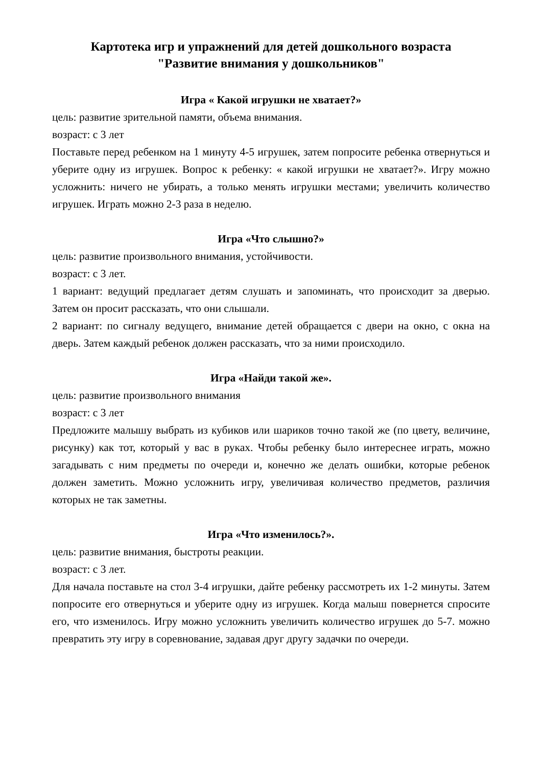Картотека игр и упражнений для детей дошкольного возраста
"Развитие внимания у дошкольников"
Игра « Какой игрушки не хватает?»
цель: развитие зрительной памяти, объема внимания.
возраст: с 3 лет
Поставьте перед ребенком на 1 минуту 4-5 игрушек, затем попросите ребенка отвернуться и уберите одну из игрушек. Вопрос к ребенку: « какой игрушки не хватает?». Игру можно усложнить: ничего не убирать, а только менять игрушки местами; увеличить количество игрушек. Играть можно 2-3 раза в неделю.
Игра «Что слышно?»
цель: развитие произвольного внимания, устойчивости.
возраст: с 3 лет.
1 вариант: ведущий предлагает детям слушать и запоминать, что происходит за дверью. Затем он просит рассказать, что они слышали.
2 вариант: по сигналу ведущего, внимание детей обращается с двери на окно, с окна на дверь. Затем каждый ребенок должен рассказать, что за ними происходило.
Игра «Найди такой же».
цель: развитие произвольного внимания
возраст: с 3 лет
Предложите малышу выбрать из кубиков или шариков точно такой же (по цвету, величине, рисунку) как тот, который у вас в руках. Чтобы ребенку было интереснее играть, можно загадывать с ним предметы по очереди и, конечно же делать ошибки, которые ребенок должен заметить. Можно усложнить игру, увеличивая количество предметов, различия которых не так заметны.
Игра «Что изменилось?».
цель: развитие внимания, быстроты реакции.
возраст: с 3 лет.
Для начала поставьте на стол 3-4 игрушки, дайте ребенку рассмотреть их 1-2 минуты. Затем попросите его отвернуться и уберите одну из игрушек. Когда малыш повернется спросите его, что изменилось. Игру можно усложнить увеличить количество игрушек до 5-7. можно превратить эту игру в соревнование, задавая друг другу задачки по очереди.